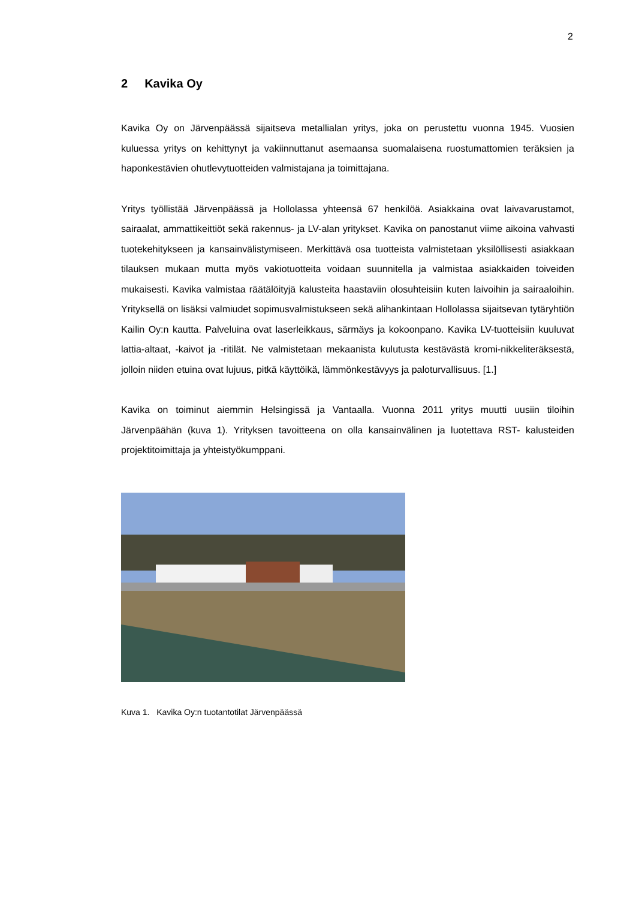2
2 Kavika Oy
Kavika Oy on Järvenpäässä sijaitseva metallialan yritys, joka on perustettu vuonna 1945. Vuosien kuluessa yritys on kehittynyt ja vakiinnuttanut asemaansa suomalaisena ruostumattomien teräksien ja haponkestävien ohutlevytuotteiden valmistajana ja toimittajana.
Yritys työllistää Järvenpäässä ja Hollolassa yhteensä 67 henkilöä. Asiakkaina ovat laivavarustamot, sairaalat, ammattikeittiöt sekä rakennus- ja LV-alan yritykset. Kavika on panostanut viime aikoina vahvasti tuotekehitykseen ja kansainvälistymiseen. Merkittävä osa tuotteista valmistetaan yksilöllisesti asiakkaan tilauksen mukaan mutta myös vakiotuotteita voidaan suunnitella ja valmistaa asiakkaiden toiveiden mukaisesti. Kavika valmistaa räätälöityjä kalusteita haastaviin olosuhteisiin kuten laivoihin ja sairaaloihin. Yrityksellä on lisäksi valmiudet sopimusvalmistukseen sekä alihankintaan Hollolassa sijaitsevan tytäryhtiön Kailin Oy:n kautta. Palveluina ovat laserleikkaus, särmäys ja kokoonpano. Kavika LV-tuotteisiin kuuluvat lattia-altaat, -kaivot ja -ritilät. Ne valmistetaan mekaanista kulutusta kestävästä kromi-nikkeliteräksestä, jolloin niiden etuina ovat lujuus, pitkä käyttöikä, lämmönkestävyys ja paloturvallisuus. [1.]
Kavika on toiminut aiemmin Helsingissä ja Vantaalla. Vuonna 2011 yritys muutti uusiin tiloihin Järvenpäähän (kuva 1). Yrityksen tavoitteena on olla kansainvälinen ja luotettava RST- kalusteiden projektitoimittaja ja yhteistyökumppani.
Kuva 1. Kavika Oy:n tuotantotilat Järvenpäässä